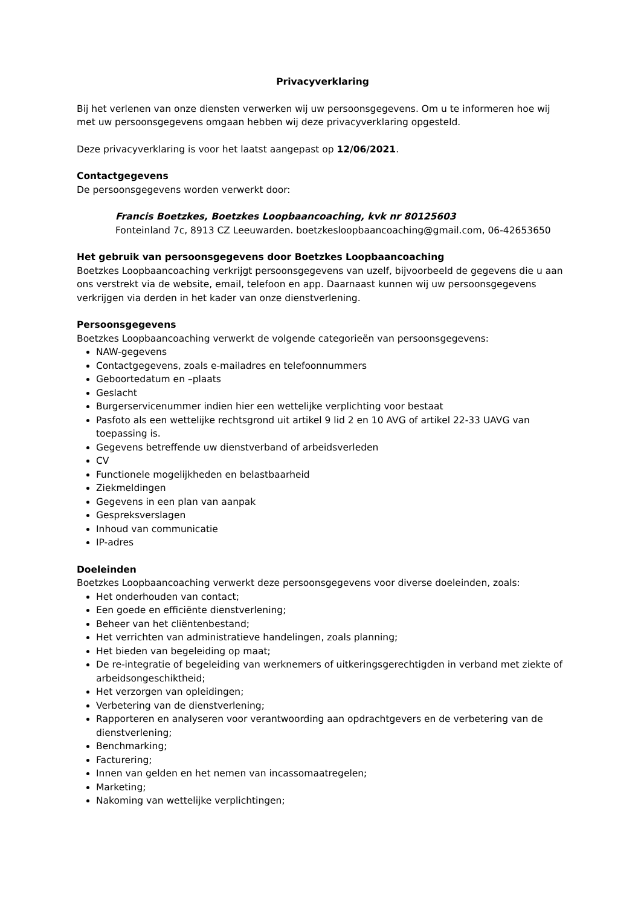Privacyverklaring
Bij het verlenen van onze diensten verwerken wij uw persoonsgegevens. Om u te informeren hoe wij met uw persoonsgegevens omgaan hebben wij deze privacyverklaring opgesteld.
Deze privacyverklaring is voor het laatst aangepast op 12/06/2021.
Contactgegevens
De persoonsgegevens worden verwerkt door:
Francis Boetzkes, Boetzkes Loopbaancoaching, kvk nr 80125603
Fonteinland 7c, 8913 CZ Leeuwarden. boetzkesloopbaancoaching@gmail.com, 06-42653650
Het gebruik van persoonsgegevens door Boetzkes Loopbaancoaching
Boetzkes Loopbaancoaching verkrijgt persoonsgegevens van uzelf, bijvoorbeeld de gegevens die u aan ons verstrekt via de website, email, telefoon en app. Daarnaast kunnen wij uw persoonsgegevens verkrijgen via derden in het kader van onze dienstverlening.
Persoonsgegevens
Boetzkes Loopbaancoaching verwerkt de volgende categorieën van persoonsgegevens:
NAW-gegevens
Contactgegevens, zoals e-mailadres en telefoonnummers
Geboortedatum en –plaats
Geslacht
Burgerservicenummer indien hier een wettelijke verplichting voor bestaat
Pasfoto als een wettelijke rechtsgrond uit artikel 9 lid 2 en 10 AVG of artikel 22-33 UAVG van toepassing is.
Gegevens betreffende uw dienstverband of arbeidsverleden
CV
Functionele mogelijkheden en belastbaarheid
Ziekmeldingen
Gegevens in een plan van aanpak
Gespreksverslagen
Inhoud van communicatie
IP-adres
Doeleinden
Boetzkes Loopbaancoaching verwerkt deze persoonsgegevens voor diverse doeleinden, zoals:
Het onderhouden van contact;
Een goede en efficiënte dienstverlening;
Beheer van het cliëntenbestand;
Het verrichten van administratieve handelingen, zoals planning;
Het bieden van begeleiding op maat;
De re-integratie of begeleiding van werknemers of uitkeringsgerechtigden in verband met ziekte of arbeidsongeschiktheid;
Het verzorgen van opleidingen;
Verbetering van de dienstverlening;
Rapporteren en analyseren voor verantwoording aan opdrachtgevers en de verbetering van de dienstverlening;
Benchmarking;
Facturering;
Innen van gelden en het nemen van incassomaatregelen;
Marketing;
Nakoming van wettelijke verplichtingen;